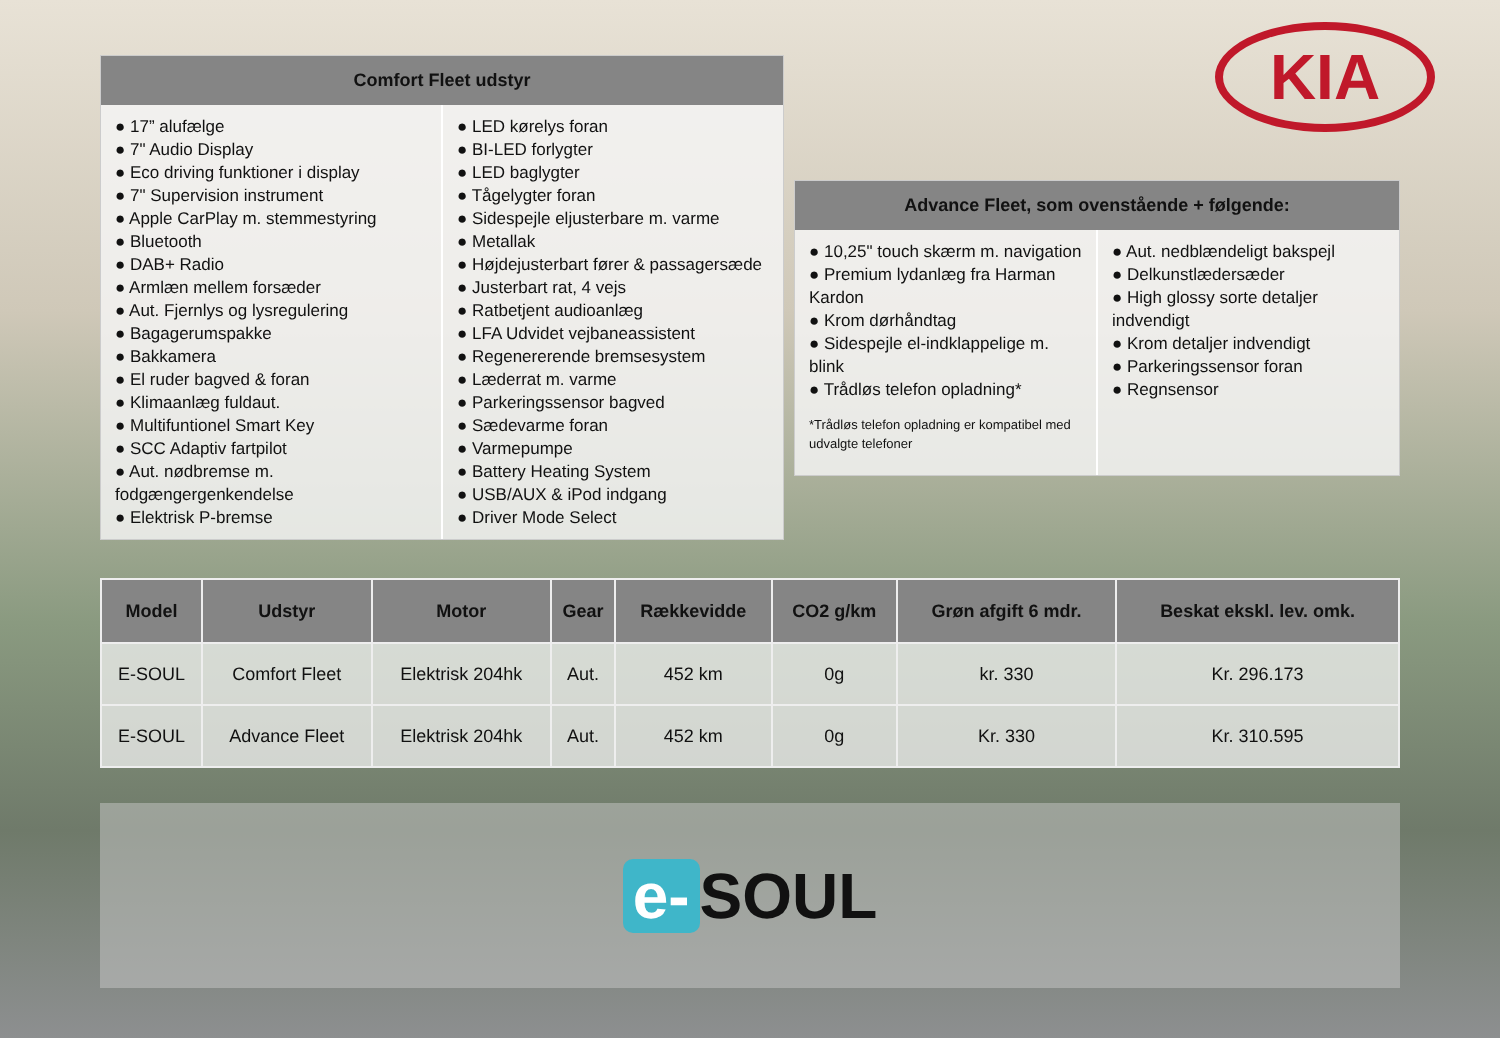KIA
Comfort Fleet udstyr
● 17” alufælge
● 7" Audio Display
● Eco driving funktioner i display
● 7" Supervision instrument
● Apple CarPlay m. stemmestyring
● Bluetooth
● DAB+ Radio
● Armlæn mellem forsæder
● Aut. Fjernlys og lysregulering
● Bagagerumspakke
● Bakkamera
● El ruder bagved & foran
● Klimaanlæg fuldaut.
● Multifuntionel Smart Key
● SCC Adaptiv fartpilot
● Aut. nødbremse m. fodgængergenkendelse
● Elektrisk P-bremse
● LED kørelys foran
● BI-LED forlygter
● LED baglygter
● Tågelygter foran
● Sidespejle eljusterbare m. varme
● Metallak
● Højdejusterbart fører & passagersæde
● Justerbart rat, 4 vejs
● Ratbetjent audioanlæg
● LFA Udvidet vejbaneassistent
● Regenererende bremsesystem
● Læderrat m. varme
● Parkeringssensor bagved
● Sædevarme foran
● Varmepumpe
● Battery Heating System
● USB/AUX & iPod indgang
● Driver Mode Select
Advance Fleet, som ovenstående + følgende:
● 10,25" touch skærm m. navigation
● Premium lydanlæg fra Harman Kardon
● Krom dørhåndtag
● Sidespejle el-indklappelige m. blink
● Trådløs telefon opladning*
*Trådløs telefon opladning er kompatibel med udvalgte telefoner
● Aut. nedblændeligt bakspejl
● Delkunstlædersæder
● High glossy sorte detaljer indvendigt
● Krom detaljer indvendigt
● Parkeringssensor foran
● Regnsensor
| Model | Udstyr | Motor | Gear | Rækkevidde | CO2 g/km | Grøn afgift 6 mdr. | Beskat ekskl. lev. omk. |
| --- | --- | --- | --- | --- | --- | --- | --- |
| E-SOUL | Comfort Fleet | Elektrisk 204hk | Aut. | 452 km | 0g | kr. 330 | Kr. 296.173 |
| E-SOUL | Advance Fleet | Elektrisk 204hk | Aut. | 452 km | 0g | Kr. 330 | Kr. 310.595 |
e- SOUL